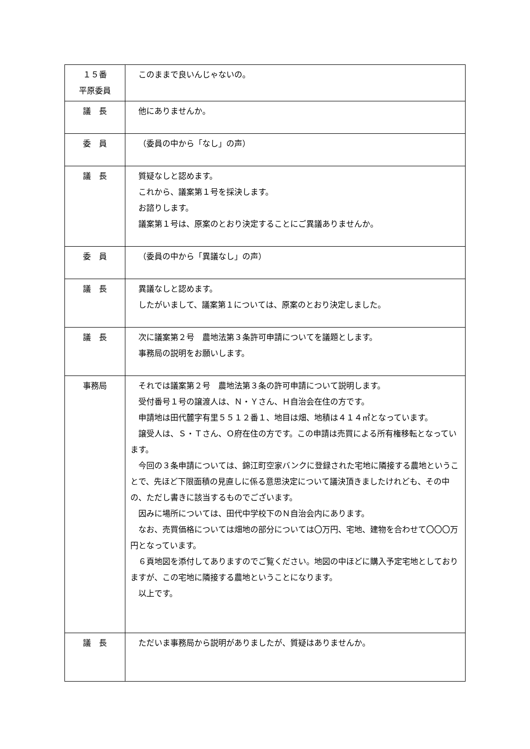| １５番 平原委員 | このままで良いんじゃないの。 |
| 議 長 | 他にありませんか。 |
| 委 員 | （委員の中から「なし」の声） |
| 議 長 | 質疑なしと認めます。 これから、議案第１号を採決します。 お諮りします。 議案第１号は、原案のとおり決定することにご異議ありませんか。 |
| 委 員 | （委員の中から「異議なし」の声） |
| 議 長 | 異議なしと認めます。 したがいまして、議案第１については、原案のとおり決定しました。 |
| 議 長 | 次に議案第２号 農地法第３条許可申請についてを議題とします。 事務局の説明をお願いします。 |
| 事務局 | それでは議案第２号 農地法第３条の許可申請について説明します。 受付番号１号の譲渡人は、Ｎ・Ｙさん、Ｈ自治会在住の方です。 申請地は田代麓字有里５５１２番１、地目は畑、地積は４１４㎡となっています。 譲受人は、Ｓ・Ｔさん、Ｏ府在住の方です。この申請は売買による所有権移転となっています。 今回の３条申請については、錦江町空家バンクに登録された宅地に隣接する農地ということで、先ほど下限面積の見直しに係る意思決定について議決頂きましたけれども、その中の、ただし書きに該当するものでございます。 因みに場所については、田代中学校下のＮ自治会内にあります。 なお、売買価格については畑地の部分については〇万円、宅地、建物を合わせて〇〇〇万円となっています。 ６頁地図を添付してありますのでご覧ください。地図の中ほどに購入予定宅地としておりますが、この宅地に隣接する農地ということになります。 以上です。 |
| 議 長 | ただいま事務局から説明がありましたが、質疑はありませんか。 |